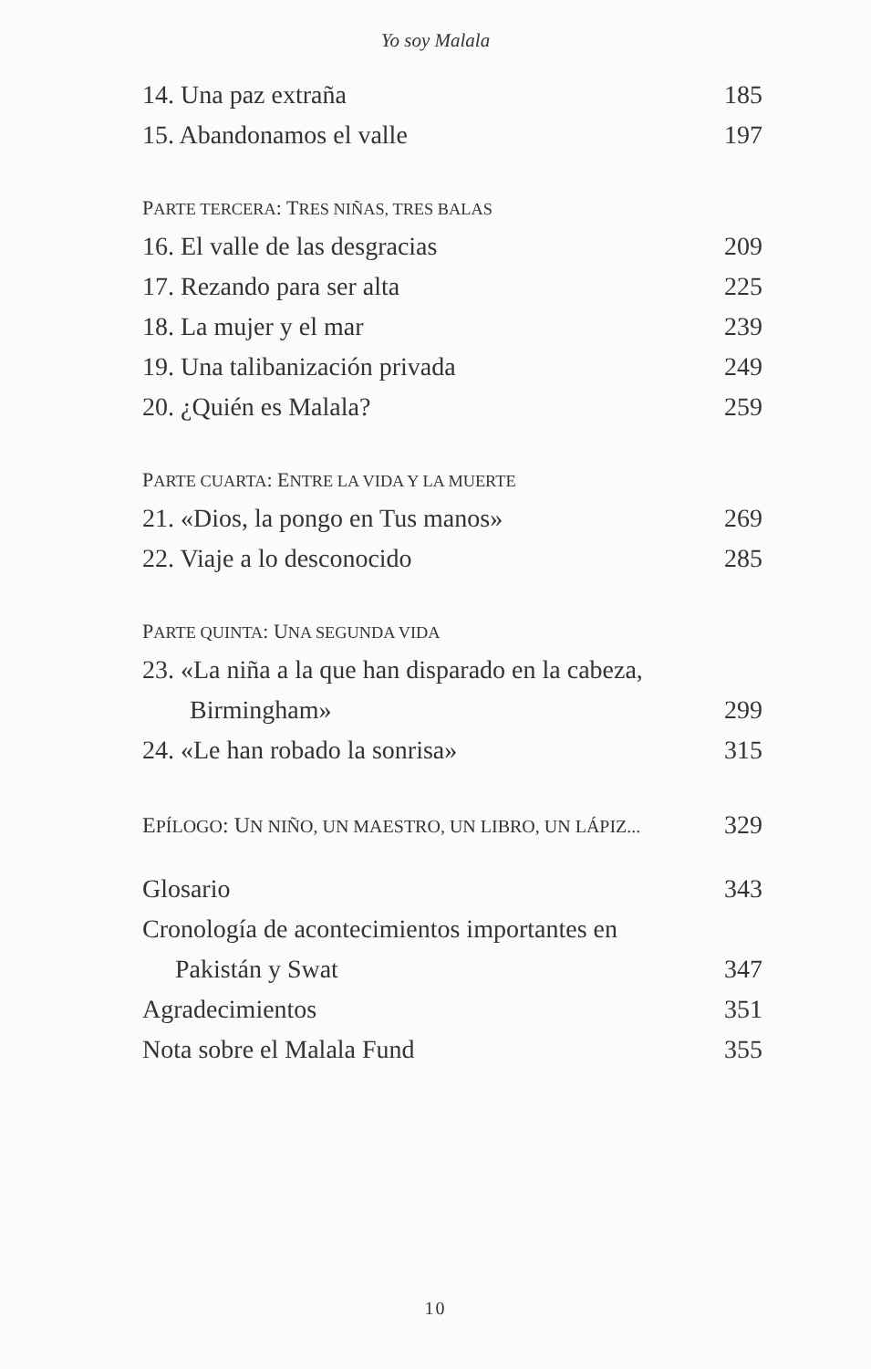Yo soy Malala
14. Una paz extraña 185
15. Abandonamos el valle 197
PARTE TERCERA: TRES NIÑAS, TRES BALAS
16. El valle de las desgracias 209
17. Rezando para ser alta 225
18. La mujer y el mar 239
19. Una talibanización privada 249
20. ¿Quién es Malala? 259
PARTE CUARTA: ENTRE LA VIDA Y LA MUERTE
21. «Dios, la pongo en Tus manos» 269
22. Viaje a lo desconocido 285
PARTE QUINTA: UNA SEGUNDA VIDA
23. «La niña a la que han disparado en la cabeza,
Birmingham» 299
24. «Le han robado la sonrisa» 315
EPÍLOGO: UN NIÑO, UN MAESTRO, UN LIBRO, UN LÁPIZ... 329
Glosario 343
Cronología de acontecimientos importantes en
Pakistán y Swat 347
Agradecimientos 351
Nota sobre el Malala Fund 355
10